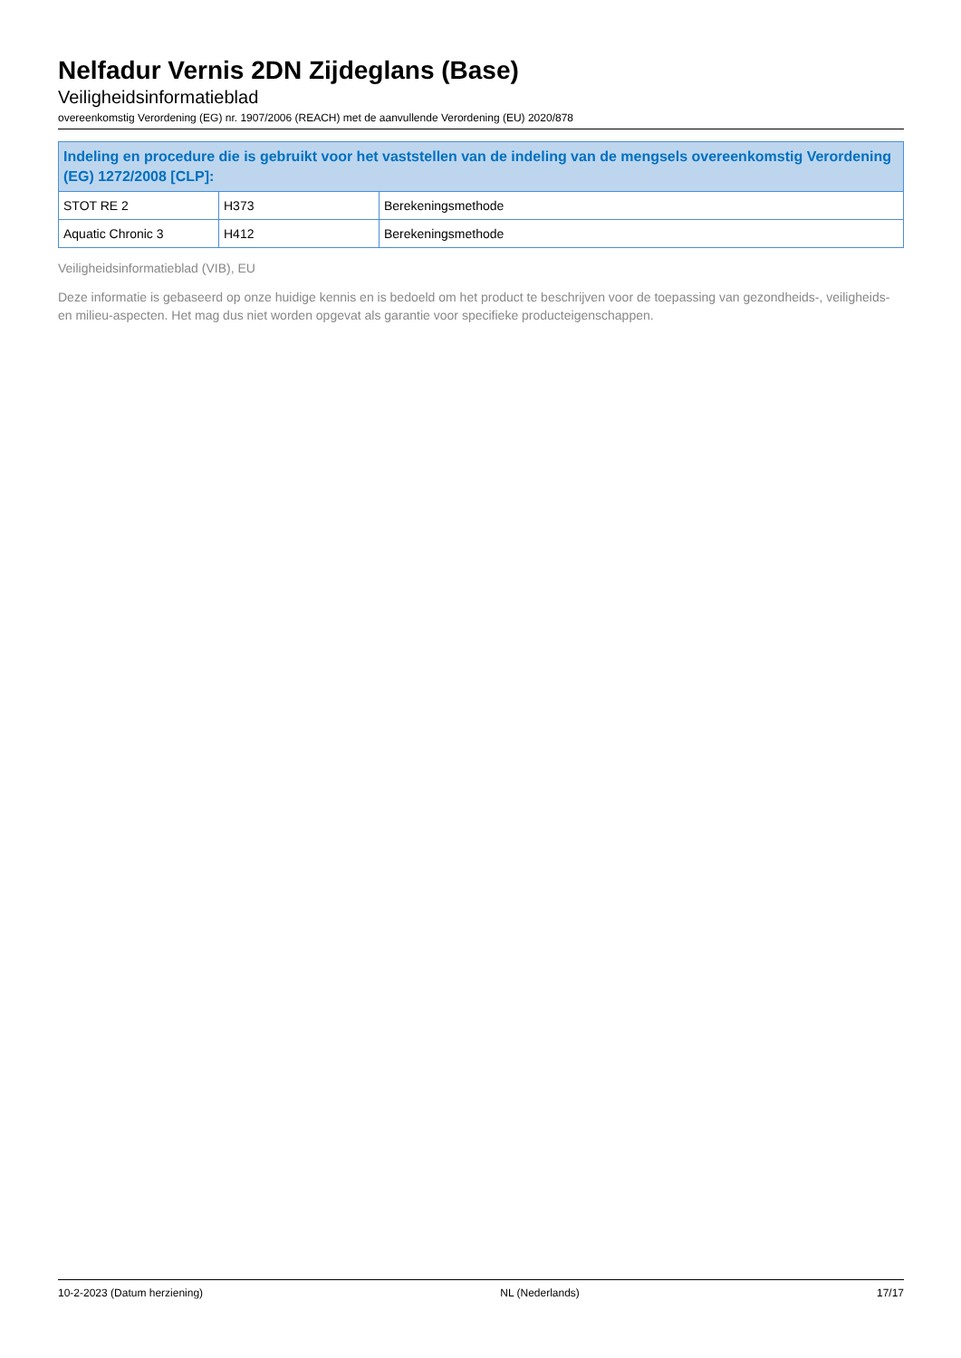Nelfadur Vernis 2DN Zijdeglans (Base)
Veiligheidsinformatieblad
overeenkomstig Verordening (EG) nr. 1907/2006 (REACH) met de aanvullende Verordening (EU) 2020/878
| Indeling en procedure die is gebruikt voor het vaststellen van de indeling van de mengsels overeenkomstig Verordening (EG) 1272/2008 [CLP]: | | |
| --- | --- | --- |
| STOT RE 2 | H373 | Berekeningsmethode |
| Aquatic Chronic 3 | H412 | Berekeningsmethode |
Veiligheidsinformatieblad (VIB), EU
Deze informatie is gebaseerd op onze huidige kennis en is bedoeld om het product te beschrijven voor de toepassing van gezondheids-, veiligheids- en milieu-aspecten. Het mag dus niet worden opgevat als garantie voor specifieke producteigenschappen.
10-2-2023 (Datum herziening) NL (Nederlands) 17/17